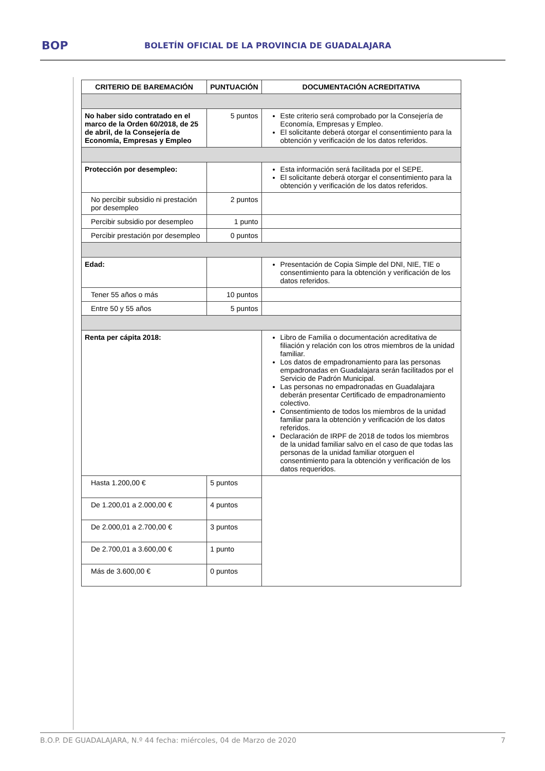BOP BOLETÍN OFICIAL DE LA PROVINCIA DE GUADALAJARA
| CRITERIO DE BAREMACIÓN | PUNTUACIÓN | DOCUMENTACIÓN ACREDITATIVA |
| --- | --- | --- |
| No haber sido contratado en el marco de la Orden 60/2018, de 25 de abril, de la Consejería de Economía, Empresas y Empleo | 5 puntos | Este criterio será comprobado por la Consejería de Economía, Empresas y Empleo. El solicitante deberá otorgar el consentimiento para la obtención y verificación de los datos referidos. |
| Protección por desempleo: | | Esta información será facilitada por el SEPE. El solicitante deberá otorgar el consentimiento para la obtención y verificación de los datos referidos. |
| No percibir subsidio ni prestación por desempleo | 2 puntos | |
| Percibir subsidio por desempleo | 1 punto | |
| Percibir prestación por desempleo | 0 puntos | |
| Edad: | | Presentación de Copia Simple del DNI, NIE, TIE o consentimiento para la obtención y verificación de los datos referidos. |
| Tener 55 años o más | 10 puntos | |
| Entre 50 y 55 años | 5 puntos | |
| Renta per cápita 2018: | | Libro de Familia o documentación acreditativa de filiación y relación con los otros miembros de la unidad familiar. Los datos de empadronamiento para las personas empadronadas en Guadalajara serán facilitados por el Servicio de Padrón Municipal. Las personas no empadronadas en Guadalajara deberán presentar Certificado de empadronamiento colectivo. Consentimiento de todos los miembros de la unidad familiar para la obtención y verificación de los datos referidos. Declaración de IRPF de 2018 de todos los miembros de la unidad familiar salvo en el caso de que todas las personas de la unidad familiar otorguen el consentimiento para la obtención y verificación de los datos requeridos. |
| Hasta 1.200,00 € | 5 puntos | |
| De 1.200,01 a 2.000,00 € | 4 puntos | |
| De 2.000,01 a 2.700,00 € | 3 puntos | |
| De 2.700,01 a 3.600,00 € | 1 punto | |
| Más de 3.600,00 € | 0 puntos | |
B.O.P. DE GUADALAJARA, N.º 44 fecha: miércoles, 04 de Marzo de 2020 7